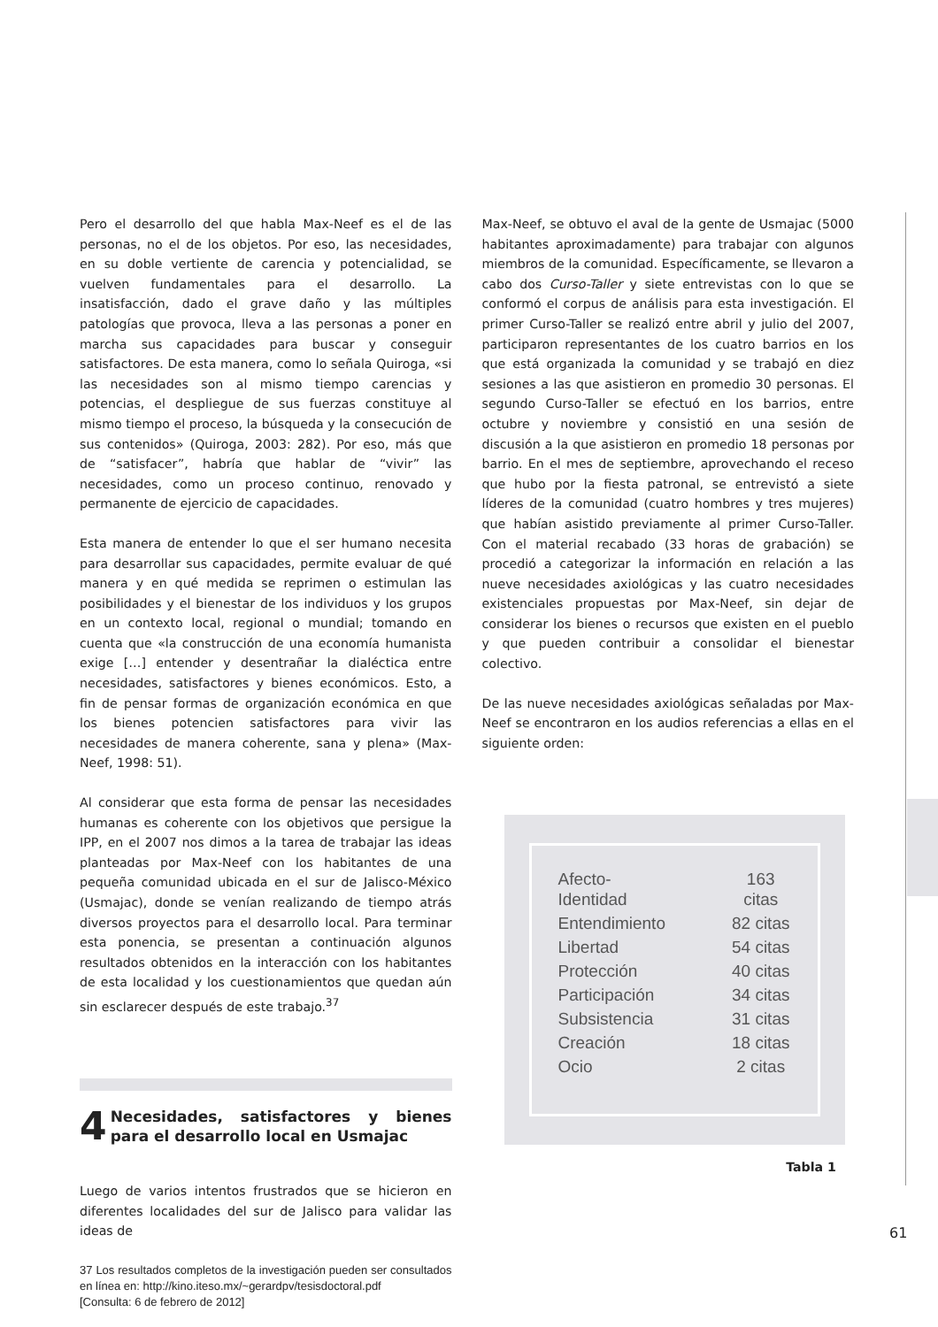Pero el desarrollo del que habla Max-Neef es el de las personas, no el de los objetos. Por eso, las necesidades, en su doble vertiente de carencia y potencialidad, se vuelven fundamentales para el desarrollo. La insatisfacción, dado el grave daño y las múltiples patologías que provoca, lleva a las personas a poner en marcha sus capacidades para buscar y conseguir satisfactores. De esta manera, como lo señala Quiroga, «si las necesidades son al mismo tiempo carencias y potencias, el despliegue de sus fuerzas constituye al mismo tiempo el proceso, la búsqueda y la consecución de sus contenidos» (Quiroga, 2003: 282). Por eso, más que de “satisfacer”, habría que hablar de “vivir” las necesidades, como un proceso continuo, renovado y permanente de ejercicio de capacidades.
Esta manera de entender lo que el ser humano necesita para desarrollar sus capacidades, permite evaluar de qué manera y en qué medida se reprimen o estimulan las posibilidades y el bienestar de los individuos y los grupos en un contexto local, regional o mundial; tomando en cuenta que «la construcción de una economía humanista exige […] entender y desentrañar la dialéctica entre necesidades, satisfactores y bienes económicos. Esto, a fin de pensar formas de organización económica en que los bienes potencien satisfactores para vivir las necesidades de manera coherente, sana y plena» (Max-Neef, 1998: 51).
Al considerar que esta forma de pensar las necesidades humanas es coherente con los objetivos que persigue la IPP, en el 2007 nos dimos a la tarea de trabajar las ideas planteadas por Max-Neef con los habitantes de una pequeña comunidad ubicada en el sur de Jalisco-México (Usmajac), donde se venían realizando de tiempo atrás diversos proyectos para el desarrollo local. Para terminar esta ponencia, se presentan a continuación algunos resultados obtenidos en la interacción con los habitantes de esta localidad y los cuestionamientos que quedan aún sin esclarecer después de este trabajo.<sup>37</sup>
4 Necesidades, satisfactores y bienes para el desarrollo local en Usmajac
Luego de varios intentos frustrados que se hicieron en diferentes localidades del sur de Jalisco para validar las ideas de
37 Los resultados completos de la investigación pueden ser consultados en línea en: http://kino.iteso.mx/~gerardpv/tesisdoctoral.pdf
[Consulta: 6 de febrero de 2012]
Max-Neef, se obtuvo el aval de la gente de Usmajac (5000 habitantes aproximadamente) para trabajar con algunos miembros de la comunidad. Específicamente, se llevaron a cabo dos Curso-Taller y siete entrevistas con lo que se conformó el corpus de análisis para esta investigación. El primer Curso-Taller se realizó entre abril y julio del 2007, participaron representantes de los cuatro barrios en los que está organizada la comunidad y se trabajó en diez sesiones a las que asistieron en promedio 30 personas. El segundo Curso-Taller se efectuó en los barrios, entre octubre y noviembre y consistió en una sesión de discusión a la que asistieron en promedio 18 personas por barrio. En el mes de septiembre, aprovechando el receso que hubo por la fiesta patronal, se entrevistó a siete líderes de la comunidad (cuatro hombres y tres mujeres) que habían asistido previamente al primer Curso-Taller. Con el material recabado (33 horas de grabación) se procedió a categorizar la información en relación a las nueve necesidades axiológicas y las cuatro necesidades existenciales propuestas por Max-Neef, sin dejar de considerar los bienes o recursos que existen en el pueblo y que pueden contribuir a consolidar el bienestar colectivo.
De las nueve necesidades axiológicas señaladas por Max-Neef se encontraron en los audios referencias a ellas en el siguiente orden:
| Afecto-Identidad | 163 citas |
| Entendimiento | 82 citas |
| Libertad | 54 citas |
| Protección | 40 citas |
| Participación | 34 citas |
| Subsistencia | 31 citas |
| Creación | 18 citas |
| Ocio | 2 citas |
Tabla 1
61